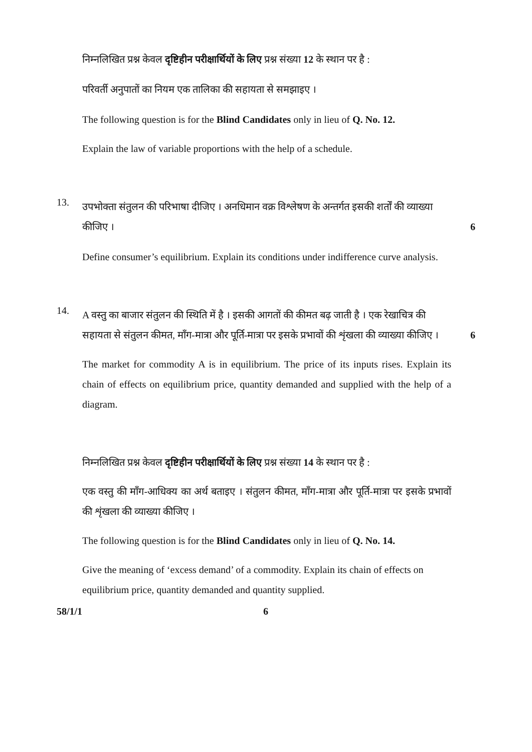निम्नलिखित प्रश्न केवल दृष्टिहीन परीक्षार्थियों के लिए प्रश्न संख्या 12 के स्थान पर है :
परिवर्ती अनुपातों का नियम एक तालिका की सहायता से समझाइए ।
The following question is for the Blind Candidates only in lieu of Q. No. 12.
Explain the law of variable proportions with the help of a schedule.
13.
उपभोक्ता संतुलन की परिभाषा दीजिए । अनधिमान वक्र विश्लेषण के अन्तर्गत इसकी शर्तों की व्याख्या
कीजिए । 6
Define consumer’s equilibrium. Explain its conditions under indifference curve analysis.
14.
A वस्तु का बाजार संतुलन की स्थिति में है । इसकी आगतों की कीमत बढ़ जाती है । एक रेखाचित्र की
सहायता से संतुलन कीमत, माँग-मात्रा और पूर्ति-मात्रा पर इसके प्रभावों की शृंखला की व्याख्या कीजिए ।
6
The market for commodity A is in equilibrium. The price of its inputs rises. Explain its chain of effects on equilibrium price, quantity demanded and supplied with the help of a diagram.
निम्नलिखित प्रश्न केवल दृष्टिहीन परीक्षार्थियों के लिए प्रश्न संख्या 14 के स्थान पर है :
एक वस्तु की माँग-आधिक्य का अर्थ बताइए । संतुलन कीमत, माँग-मात्रा और पूर्ति-मात्रा पर इसके प्रभावों की शृंखला की व्याख्या कीजिए ।
The following question is for the Blind Candidates only in lieu of Q. No. 14.
Give the meaning of ‘excess demand’ of a commodity. Explain its chain of effects on equilibrium price, quantity demanded and quantity supplied.
58/1/1 6